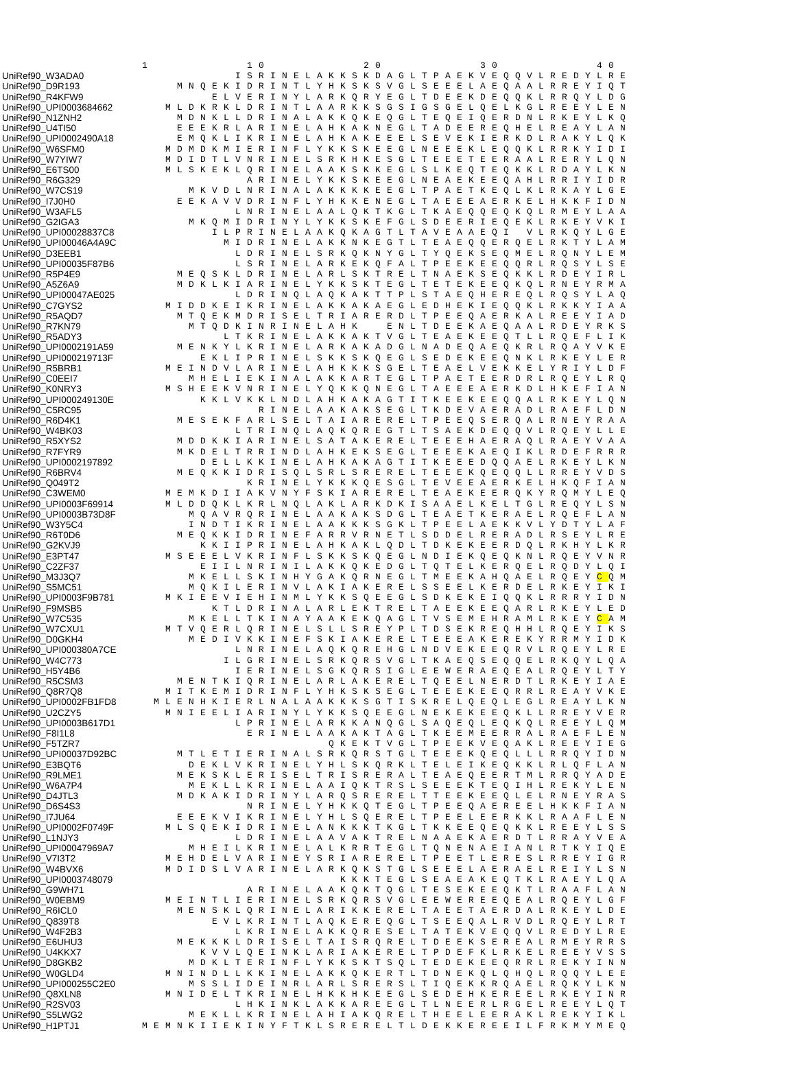| | 1 10 20 30 40 |
| UniRef90_W3ADA0 | ISRINELAKKSKDAGLTPAEKVEQQVLREDYLRE |
| UniRef90_D9R193 | MNQEKIDRINTLYHKSKSVGLSEEELAEQAALRREYIQT |
| UniRef90_R4KFW9 | ELVERINYLARKQRYEGLTDEEKDEQQKLRRQYLDG |
| UniRef90_UPI0003684662 | MLDKRKLDRINTLAARKKSGSIGSGELQELKGLREEYLEN |
| UniRef90_N1ZNH2 | MDNKLLDRINALAKKQKEQGLTEQEIQERDNLRKEYLKQ |
| UniRef90_U4TI50 | EEEKRLARINELAHKAKNEGLTADEEREQHELREAYLAN |
| UniRef90_UPI0002490A18 | EMQKLIKRINELAHKAKEEELSEVEKIERKDLRAKYLQK |
| UniRef90_W6SFM0 | MDMDKMIERINFLYKKSKEEGLNEEEKLEQQKLRRKYIDI |
| UniRef90_W7YIW7 | MDIDTLVNRINELSRKHKESGLTEEETEERAALRERYLQN |
| UniRef90_E6TS00 | MLSKEKLQRINELAAKSKKEGLSLKEQTEQKKLRDAYLKN |
| UniRef90_R6G329 | ARINELYKKSKEEGLNEAEKEEQAHLRRIYIDR |
| UniRef90_W7CS19 | MKVDLNRINALAKKKKEEGLTPAETKEQLKLRKAYLGE |
| UniRef90_I7J0H0 | EEKAVVDRINFLYHKKENEGLTAEEEAERKELHKKFIDN |
| UniRef90_W3AFL5 | LNRINELAALQKTKGLTKAEQQEQKQLRMEYLAA |
| UniRef90_G2IGA3 | MKQMIDRINYLYKKSKEFGLSDEERIEQEKLRKEYVKI |
| UniRef90_UPI00028837C8 | ILPRINELAAKQKAGTLTAVEAAEQI VLRKQYLGE |
| UniRef90_UPI00046A4A9C | MIDRINELAKKNKEGTLTEAEQQERQELRKTYLAM |
| UniRef90_D3EEB1 | LDRINELSRKQKNYGLTYQEKSEQMELRQNYLEM |
| UniRef90_UPI00035F87B6 | LSRINELARKEKQFALTPEEKEEQQRLRQSYLSE |
| UniRef90_R5P4E9 | MEQSKLDRINELARLSKTRELTNAEKSEQKKLRDEYIRL |
| UniRef90_A5Z6A9 | MDKLKIARINELYKKSKTEGLTETEKEEQKQLRNEYRMA |
| UniRef90_UPI00047AE025 | LDRINQLAQKAKTTPLSTAEQHEREQLRQSYLAQ |
| UniRef90_C7GYS2 | MIDDKEIKRINELAKKAKAEGLEDHEKIEQQKLRKKYIAA |
| UniRef90_R5AQD7 | MTQEKMDRISELTRIARERDLTPEEQAERKALREEYIAD |
| UniRef90_R7KN79 | MTQDKINRINELAHK ENLTDEEKAEQAALRDEYRKS |
| UniRef90_R5ADY3 | LTKRINELAKKAKTVGLTEAEKEEQTLLRQEFLIK |
| UniRef90_UPI0002191A59 | MENKYLKRINELARKAKADGLNADEQAEQKRLRQAYVKE |
| UniRef90_UPI000219713F | EKLIPRINELSKKSKQEGLSEDEKEEQNKLRKEYLER |
| UniRef90_R5BRB1 | MEINDVLARINELAHKKKSGELTEAELVEKKELYRIYLDF |
| UniRef90_C0EEI7 | MHELIEKINALAKKARTEGLTPAETEERDRLRQEYLRQ |
| UniRef90_K0NRY3 | MSHEEKVNRINELYQKKQNEGLTAEEEAERKDLHKEFIAN |
| UniRef90_UPI000249130E | KKLVKKLNDLAHKAKAGTITKEEKEEQQALRKEYLQN |
| UniRef90_C5RC95 | RINELAAKAKSEGLTKDEVAERADLRAEFLDN |
| UniRef90_R6D4K1 | MESEKFARLSELTAIARERELTPEEQSERQALRNEYRAA |
| UniRef90_W4BK03 | LTRINQLAQKQREGTLTSAEKDEQQVLRQEYLLE |
| UniRef90_R5XYS2 | MDDKKIARINELSATAKERELTEEEHAERAQLRAEYVAA |
| UniRef90_R7FYR9 | MKDELTRRINDLAHKEKSEGLTEEEKAEQIKLRDEFRRR |
| UniRef90_UPI0002197892 | DELLKKINELAHKAKAGTITKEEEDQQAELRKEYLKN |
| UniRef90_R6BRV4 | MEQKKIDRISQLSRLSRERELTEEEKQEQQLLRREYVDS |
| UniRef90_Q049T2 | KRINELYKKKQESGLTEVEEAERKELHKQFIAN |
| UniRef90_C3WEM0 | MEMKDIIAKVNYFSKIARERELTEAEKEERQKYRQMYLEQ |
| UniRef90_UPI0003F69914 | MLDDQKLKRLNQLAKLARKDKISAAELKELTGLREQYLSN |
| UniRef90_UPI0003B73D8F | MQAVRQRINELAAKAKSDGLTEAETKERAELRQEFLAN |
| UniRef90_W3Y5C4 | INDTIKRINELAAKKKSGKLTPEELAEKKVLYDTYLAF |
| UniRef90_R6T0D6 | MEQKKIDRINEFARRVRNETLSDDELRERADLRSEYLRE |
| UniRef90_G2KVJ9 | KKIIPRINELAHKAKLQDLTDKEKEERDQLRKHYLKR |
| UniRef90_E3PT47 | MSEEELVKRINFLSKKSKQEGLNDIEKQEQKNLRQEYVNR |
| UniRef90_C2ZF37 | EIILNRINILAKKQKEDGLTQTELKERQELRQDYLQI |
| UniRef90_M3J3Q7 | MKELLSKINHYGAKQRNEGLTMEEKAHQAELRQEY C QM |
| UniRef90_S5MC51 | MQKILERINVLAKIAKERELSSEELKERDELRKEYIKI |
| UniRef90_UPI0003F9B781 | MKIEEVIEHINMLYKKSQEEGLSDKEKEIQQKLRRRYIDN |
| UniRef90_F9MSB5 | KTLDRINALARLEKTRELTAEEKEEQARLRKEYLED |
| UniRef90_W7C535 | MKELLTKINAYAAKEKQAGLTVSEMEHRAMLRKEY C AM |
| UniRef90_W7CXU1 | MTVQERLQRINELSLLSREYPLTDSEKREQHHLRQEYIKS |
| UniRef90_D0GKH4 | MEDIVKKINEFSKIAKERELTEEEAKEREKYRRMYIDK |
| UniRef90_UPI000380A7CE | LNRINELAQKQREHGLNDVEKEEQRVLRQEYLRE |
| UniRef90_W4C773 | ILGRINELSRKQRSVGLTKAEQSEQQELRKQYLQA |
| UniRef90_H5Y4B6 | IERINELSGKQRSIGLEEWERAEQEALRQEYLTY |
| UniRef90_R5CSM3 | MENTKIQRINELARLAKERELTQEELNERDTLRKEYIAE |
| UniRef90_Q8R7Q8 | MITKEMIDRINFLYHKSKSEGLTEEEKEEQRRLREAYVKE |
| UniRef90_UPI0002FB1FD8 | MLENHKIERLNALAAKKKSGTISKRELQEQLEGLREAYLKN |
| UniRef90_U2CZY5 | MNIEELIARINYLYKKSQEEGLNEKEKEEQKLLRREYVER |
| UniRef90_UPI0003B617D1 | LPRINELARKKANQGLSAQEQLEQKQLREEYLQM |
| UniRef90_F8I1L8 | ERINELAAKAKTAGLTKEEMEERRALRAEFLEN |
| UniRef90_F5TZR7 | QKEKTVGLTPEEKVEQAKLREEYIEG |
| UniRef90_UPI00037D92BC | MTLETIERINALSRKQRSTGLTEEEKQEQLLLRRQYIDN |
| UniRef90_E3BQT6 | DEKLVKRINELYHLSKQRKLTELEIKEQKKLRLQFLAN |
| UniRef90_R9LME1 | MEKSKLERISELTRISRERALTEAEQEERTMLRRQYADE |
| UniRef90_W6A7P4 | MEKLLKRINELAAIQKTRSLSEEEKTEQIHLREKYLEN |
| UniRef90_D4JTL3 | MDKAKIDRINYLARQSRERELTTEEKEEQLELRNEYRAS |
| UniRef90_D6S4S3 | NRINELYHKKQTEGLTPEEQAEREELHKKFIAN |
| UniRef90_I7JU64 | EEEKVIKRINELYHLSQERELTPEELEERKKLRAAFLEN |
| UniRef90_UPI0002F0749F | MLSQEKIDRINELANKKKTKGLTKKEEQEQKKLREEYLSS |
| UniRef90_L1NJY3 | LDRINELAAVAKTRELNAAEKAERDTLRRAYVEA |
| UniRef90_UPI00047969A7 | MHEILKRINELALKRRTEGLTQNENAEIANLRTKYIQE |
| UniRef90_V7I3T2 | MEHDELVARINEYSRIARERELTPEETLERESLRREYIGR |
| UniRef90_W4BVX6 | MDIDSLVARINELARKQKSTGLSEEELAERAELREIYLSN |
| UniRef90_UPI0003748079 | KKKTEGLSEAEAKEQTKLRAEYLQA |
| UniRef90_G9WH71 | ARINELAAKQKTQGLTESEKEEQKTLRAAFLAN |
| UniRef90_W0EBM9 | MEINTLIERINELSRKQRSVGLEEWEREEQEALRQEYLGF |
| UniRef90_R6ICL0 | MENSKLQRINELARIKKERELTAEETAERDALRKEYLDE |
| UniRef90_Q839T8 | EVLKRINTLAQKEREQGLTSEEQALRVDLRQEYLRT |
| UniRef90_W4F2B3 | LKRINELAKKQRESELTATEKVEQQVLREDYLRE |
| UniRef90_E6UHU3 | MEKKKLDRISELTAISRQRELTDEEKSEREALRMEYRRS |
| UniRef90_U4KKX7 | KVVLQEINKLARIAKERELTPDEFKLRKELREEYVSS |
| UniRef90_D8GKB2 | MDKLTERINFLYKKSKTSQLTEDEKEEQRRLREKYINN |
| UniRef90_W0GLD4 | MNINDLLKKINELAKKQKERTLTDNEKQLQHQLRQQYLEE |
| UniRef90_UPI000255C2E0 | MSSLIDEINRLARLSRERSLTIQEKKRQAELRQKYLKN |
| UniRef90_Q8XLN8 | MNIDELTKRINELHKKHKEEGLSEDEHKEREELRKEYINR |
| UniRef90_R2SV03 | LHKINKLAKKAREEGLTLNEERLRGELREEYLQT |
| UniRef90_S5LWG2 | MEKLLKRINELAHIAKQRELTHEELEERAKLREKYIKL |
| UniRef90_H1PTJ1 | MEMNKIIEKINYFTKLSRERELTLDEKKEREEILFRKMYMEQ |